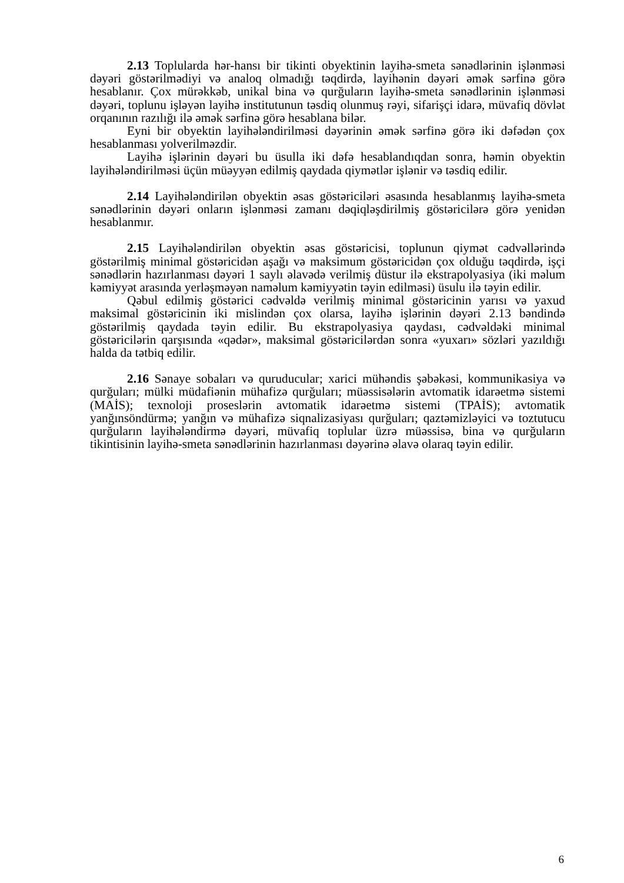2.13 Toplularda hər-hansı bir tikinti obyektinin layihə-smeta sənədlərinin işlənməsi dəyəri göstərilmədiyi və analoq olmadığı təqdirdə, layihənin dəyəri əmək sərfinə görə hesablanır. Çox mürəkkəb, unikal bina və qurğuların layihə-smeta sənədlərinin işlənməsi dəyəri, toplunu işləyən layihə institutunun təsdiq olunmuş rəyi, sifarişçi idarə, müvafiq dövlət orqanının razılığı ilə əmək sərfinə görə hesablana bilər.
Eyni bir obyektin layihələndirilməsi dəyərinin əmək sərfinə görə iki dəfədən çox hesablanması yolverilməzdir.
Layihə işlərinin dəyəri bu üsulla iki dəfə hesablandıqdan sonra, həmin obyektin layihələndirilməsi üçün müəyyən edilmiş qaydada qiymətlər işlənir və təsdiq edilir.
2.14 Layihələndirilən obyektin əsas göstəriciləri əsasında hesablanmış layihə-smeta sənədlərinin dəyəri onların işlənməsi zamanı dəqiqləşdirilmiş göstəricilərə görə yenidən hesablanmır.
2.15 Layihələndirilən obyektin əsas göstəricisi, toplunun qiymət cədvəllərində göstərilmiş minimal göstəricidən aşağı və maksimum göstəricidən çox olduğu təqdirdə, işçi sənədlərin hazırlanması dəyəri 1 saylı əlavədə verilmiş düstur ilə ekstrapolyasiya (iki məlum kəmiyyət arasında yerləşməyən naməlum kəmiyyətin təyin edilməsi) üsulu ilə təyin edilir.
Qəbul edilmiş göstərici cədvəldə verilmiş minimal göstəricinin yarısı və yaxud maksimal göstəricinin iki mislindən çox olarsa, layihə işlərinin dəyəri 2.13 bəndində göstərilmiş qaydada təyin edilir. Bu ekstrapolyasiya qaydası, cədvəldəki minimal göstəricilərin qarşısında «qədər», maksimal göstəricilərdən sonra «yuxarı» sözləri yazıldığı halda da tətbiq edilir.
2.16 Sənaye sobaları və quruducular; xarici mühəndis şəbəkəsi, kommunikasiya və qurğuları; mülki müdafiənin mühafizə qurğuları; müəssisələrin avtomatik idarəetmə sistemi (MAİS); texnoloji proseslərin avtomatik idarəetmə sistemi (TPAİS); avtomatik yanğınsöndürmə; yanğın və mühafizə siqnalizasiyası qurğuları; qaztəmizləyici və toztutucu qurğuların layihələndirmə dəyəri, müvafiq toplular üzrə müəssisə, bina və qurğuların tikintisinin layihə-smeta sənədlərinin hazırlanması dəyərinə əlavə olaraq təyin edilir.
6